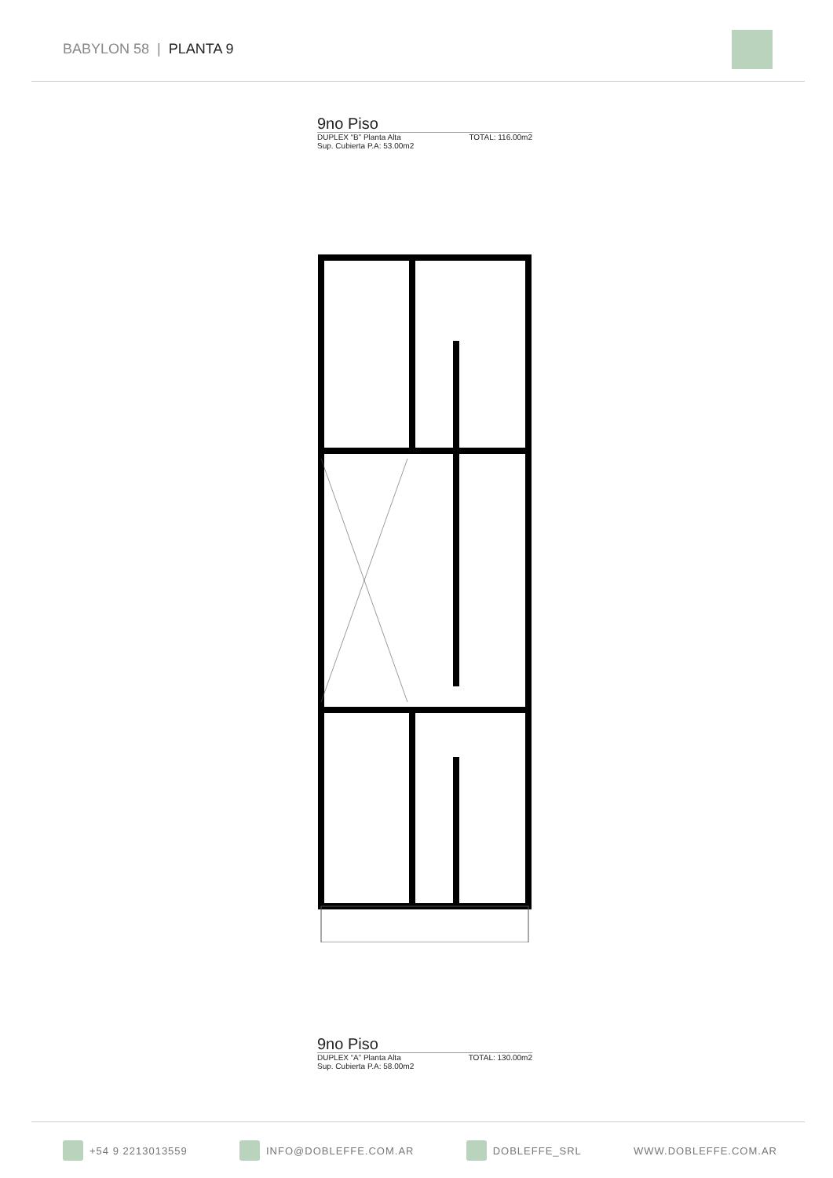BABYLON 58 | PLANTA 9
9no Piso
DUPLEX “B” Planta Alta TOTAL: 116.00m2
Sup. Cubierta P.A: 53.00m2
9no Piso
DUPLEX “A” Planta Alta TOTAL: 130.00m2
Sup. Cubierta P.A: 58.00m2
+54 9 2213013559 INFO@DOBLEFFE.COM.AR DOBLEFFE_SRL WWW.DOBLEFFE.COM.AR